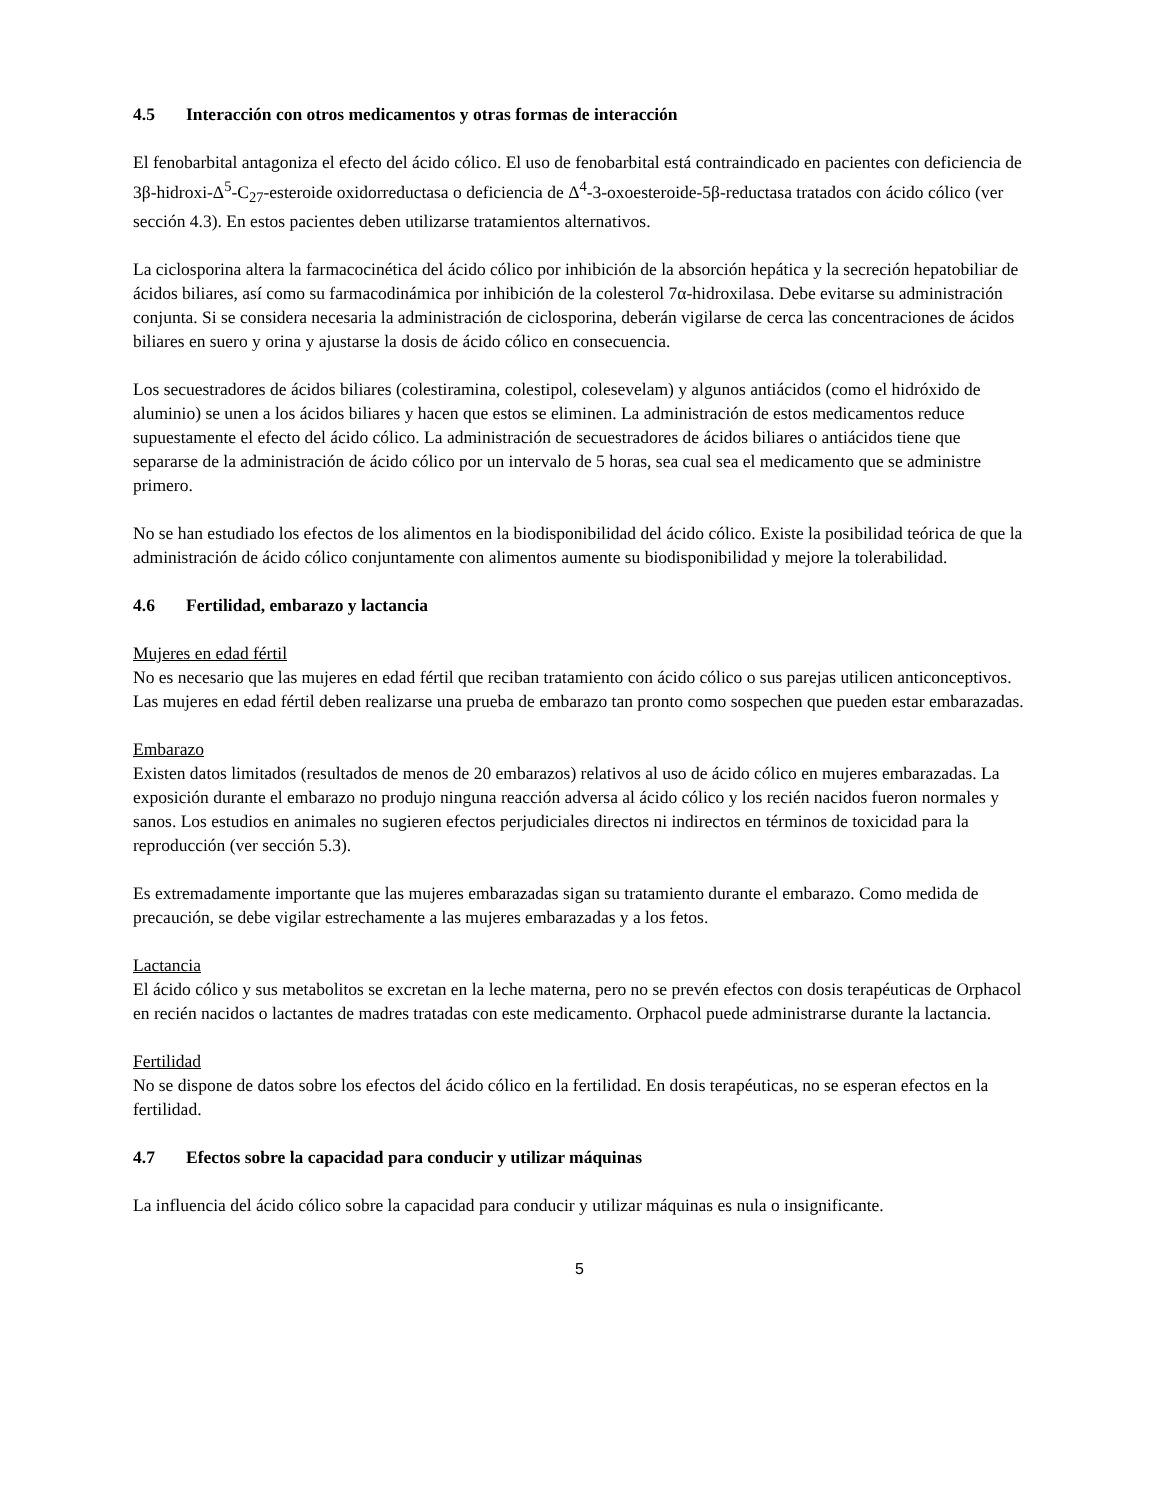4.5 Interacción con otros medicamentos y otras formas de interacción
El fenobarbital antagoniza el efecto del ácido cólico. El uso de fenobarbital está contraindicado en pacientes con deficiencia de 3β-hidroxi-Δ<sup>5</sup>-C<sub>27</sub>-esteroide oxidorreductasa o deficiencia de Δ<sup>4</sup>-3-oxoesteroide-5β-reductasa tratados con ácido cólico (ver sección 4.3). En estos pacientes deben utilizarse tratamientos alternativos.
La ciclosporina altera la farmacocinética del ácido cólico por inhibición de la absorción hepática y la secreción hepatobiliar de ácidos biliares, así como su farmacodinámica por inhibición de la colesterol 7α-hidroxilasa. Debe evitarse su administración conjunta. Si se considera necesaria la administración de ciclosporina, deberán vigilarse de cerca las concentraciones de ácidos biliares en suero y orina y ajustarse la dosis de ácido cólico en consecuencia.
Los secuestradores de ácidos biliares (colestiramina, colestipol, colesevelam) y algunos antiácidos (como el hidróxido de aluminio) se unen a los ácidos biliares y hacen que estos se eliminen. La administración de estos medicamentos reduce supuestamente el efecto del ácido cólico. La administración de secuestradores de ácidos biliares o antiácidos tiene que separarse de la administración de ácido cólico por un intervalo de 5 horas, sea cual sea el medicamento que se administre primero.
No se han estudiado los efectos de los alimentos en la biodisponibilidad del ácido cólico. Existe la posibilidad teórica de que la administración de ácido cólico conjuntamente con alimentos aumente su biodisponibilidad y mejore la tolerabilidad.
4.6 Fertilidad, embarazo y lactancia
Mujeres en edad fértil
No es necesario que las mujeres en edad fértil que reciban tratamiento con ácido cólico o sus parejas utilicen anticonceptivos. Las mujeres en edad fértil deben realizarse una prueba de embarazo tan pronto como sospechen que pueden estar embarazadas.
Embarazo
Existen datos limitados (resultados de menos de 20 embarazos) relativos al uso de ácido cólico en mujeres embarazadas. La exposición durante el embarazo no produjo ninguna reacción adversa al ácido cólico y los recién nacidos fueron normales y sanos. Los estudios en animales no sugieren efectos perjudiciales directos ni indirectos en términos de toxicidad para la reproducción (ver sección 5.3).
Es extremadamente importante que las mujeres embarazadas sigan su tratamiento durante el embarazo. Como medida de precaución, se debe vigilar estrechamente a las mujeres embarazadas y a los fetos.
Lactancia
El ácido cólico y sus metabolitos se excretan en la leche materna, pero no se prevén efectos con dosis terapéuticas de Orphacol en recién nacidos o lactantes de madres tratadas con este medicamento. Orphacol puede administrarse durante la lactancia.
Fertilidad
No se dispone de datos sobre los efectos del ácido cólico en la fertilidad. En dosis terapéuticas, no se esperan efectos en la fertilidad.
4.7 Efectos sobre la capacidad para conducir y utilizar máquinas
La influencia del ácido cólico sobre la capacidad para conducir y utilizar máquinas es nula o insignificante.
5